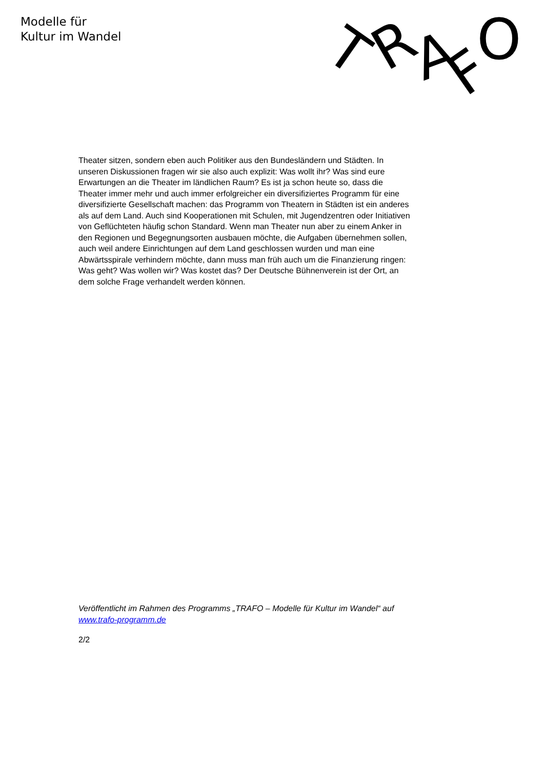Modelle für
Kultur im Wandel
T
R
A
F
O
Theater sitzen, sondern eben auch Politiker aus den Bundesländern und Städten. In unseren Diskussionen fragen wir sie also auch explizit: Was wollt ihr? Was sind eure Erwartungen an die Theater im ländlichen Raum? Es ist ja schon heute so, dass die Theater immer mehr und auch immer erfolgreicher ein diversifiziertes Programm für eine diversifizierte Gesellschaft machen: das Programm von Theatern in Städten ist ein anderes als auf dem Land. Auch sind Kooperationen mit Schulen, mit Jugendzentren oder Initiativen von Geflüchteten häufig schon Standard. Wenn man Theater nun aber zu einem Anker in den Regionen und Begegnungsorten ausbauen möchte, die Aufgaben übernehmen sollen, auch weil andere Einrichtungen auf dem Land geschlossen wurden und man eine Abwärtsspirale verhindern möchte, dann muss man früh auch um die Finanzierung ringen: Was geht? Was wollen wir? Was kostet das? Der Deutsche Bühnenverein ist der Ort, an dem solche Frage verhandelt werden können.
Veröffentlicht im Rahmen des Programms „TRAFO – Modelle für Kultur im Wandel“ auf www.trafo-programm.de
2/2